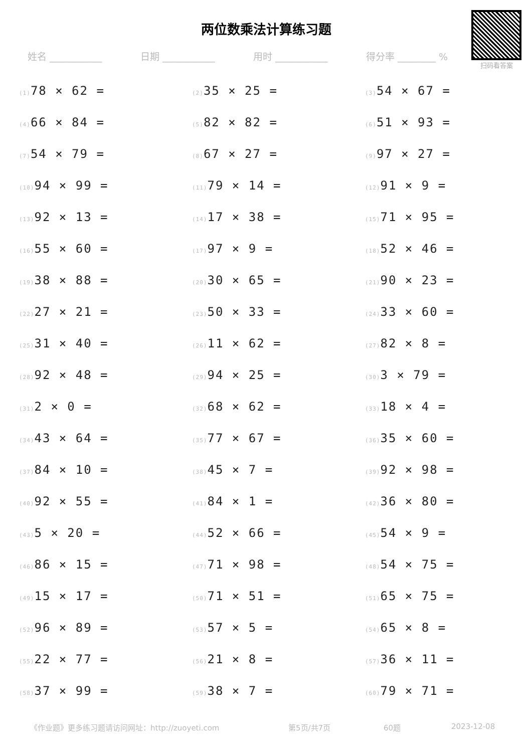两位数乘法计算练习题
扫码看答案
姓名 ___________ 日期 ___________ 用时 ___________ 得分率 ________ %
(1) 78 × 62 =
(2) 35 × 25 =
(3) 54 × 67 =
(4) 66 × 84 =
(5) 82 × 82 =
(6) 51 × 93 =
(7) 54 × 79 =
(8) 67 × 27 =
(9) 97 × 27 =
(10) 94 × 99 =
(11) 79 × 14 =
(12) 91 × 9 =
(13) 92 × 13 =
(14) 17 × 38 =
(15) 71 × 95 =
(16) 55 × 60 =
(17) 97 × 9 =
(18) 52 × 46 =
(19) 38 × 88 =
(20) 30 × 65 =
(21) 90 × 23 =
(22) 27 × 21 =
(23) 50 × 33 =
(24) 33 × 60 =
(25) 31 × 40 =
(26) 11 × 62 =
(27) 82 × 8 =
(28) 92 × 48 =
(29) 94 × 25 =
(30) 3 × 79 =
(31) 2 × 0 =
(32) 68 × 62 =
(33) 18 × 4 =
(34) 43 × 64 =
(35) 77 × 67 =
(36) 35 × 60 =
(37) 84 × 10 =
(38) 45 × 7 =
(39) 92 × 98 =
(40) 92 × 55 =
(41) 84 × 1 =
(42) 36 × 80 =
(43) 5 × 20 =
(44) 52 × 66 =
(45) 54 × 9 =
(46) 86 × 15 =
(47) 71 × 98 =
(48) 54 × 75 =
(49) 15 × 17 =
(50) 71 × 51 =
(51) 65 × 75 =
(52) 96 × 89 =
(53) 57 × 5 =
(54) 65 × 8 =
(55) 22 × 77 =
(56) 21 × 8 =
(57) 36 × 11 =
(58) 37 × 99 =
(59) 38 × 7 =
(60) 79 × 71 =
《作业题》更多练习题请访问网址：http://zuoyeti.com 第5页/共7页 60题 2023-12-08